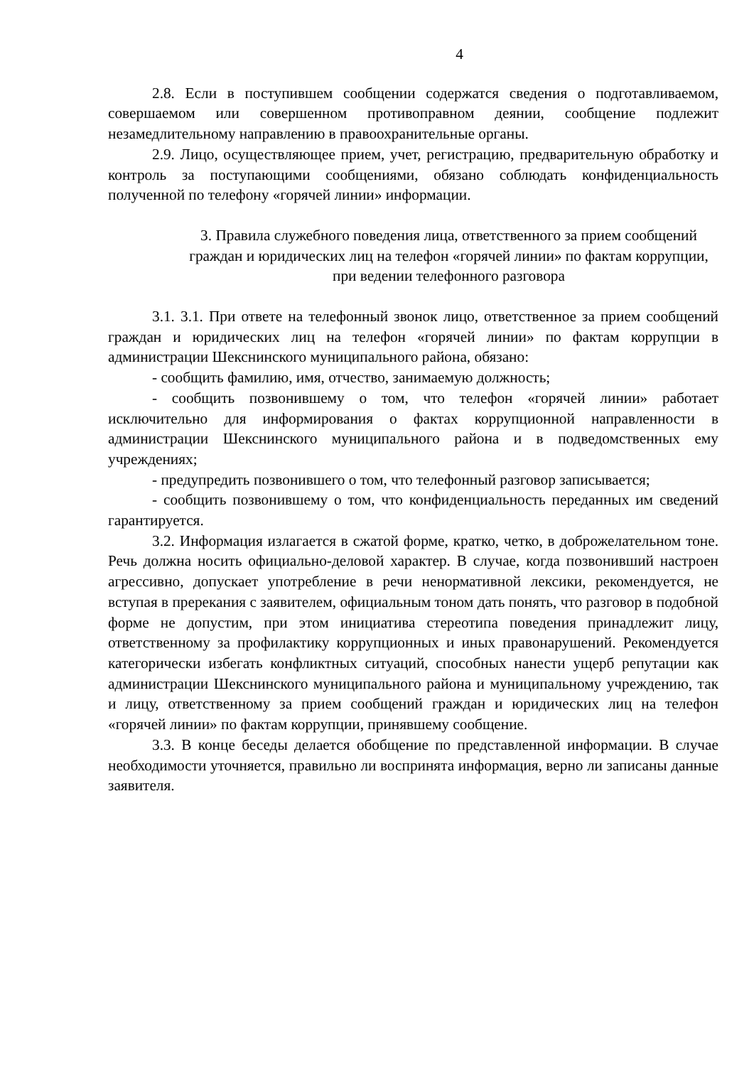4
2.8. Если в поступившем сообщении содержатся сведения о подготавливаемом, совершаемом или совершенном противоправном деянии, сообщение подлежит незамедлительному направлению в правоохранительные органы.
2.9. Лицо, осуществляющее прием, учет, регистрацию, предварительную обработку и контроль за поступающими сообщениями, обязано соблюдать конфиденциальность полученной по телефону «горячей линии» информации.
3. Правила служебного поведения лица, ответственного за прием сообщений граждан и юридических лиц на телефон «горячей линии» по фактам коррупции, при ведении телефонного разговора
3.1. 3.1. При ответе на телефонный звонок лицо, ответственное за прием сообщений граждан и юридических лиц на телефон «горячей линии» по фактам коррупции в администрации Шекснинского муниципального района, обязано:
- сообщить фамилию, имя, отчество, занимаемую должность;
- сообщить позвонившему о том, что телефон «горячей линии» работает исключительно для информирования о фактах коррупционной направленности в администрации Шекснинского муниципального района и в подведомственных ему учреждениях;
- предупредить позвонившего о том, что телефонный разговор записывается;
- сообщить позвонившему о том, что конфиденциальность переданных им сведений гарантируется.
3.2. Информация излагается в сжатой форме, кратко, четко, в доброжелательном тоне. Речь должна носить официально-деловой характер. В случае, когда позвонивший настроен агрессивно, допускает употребление в речи ненормативной лексики, рекомендуется, не вступая в пререкания с заявителем, официальным тоном дать понять, что разговор в подобной форме не допустим, при этом инициатива стереотипа поведения принадлежит лицу, ответственному за профилактику коррупционных и иных правонарушений. Рекомендуется категорически избегать конфликтных ситуаций, способных нанести ущерб репутации как администрации Шекснинского муниципального района и муниципальному учреждению, так и лицу, ответственному за прием сообщений граждан и юридических лиц на телефон «горячей линии» по фактам коррупции, принявшему сообщение.
3.3. В конце беседы делается обобщение по представленной информации. В случае необходимости уточняется, правильно ли воспринята информация, верно ли записаны данные заявителя.